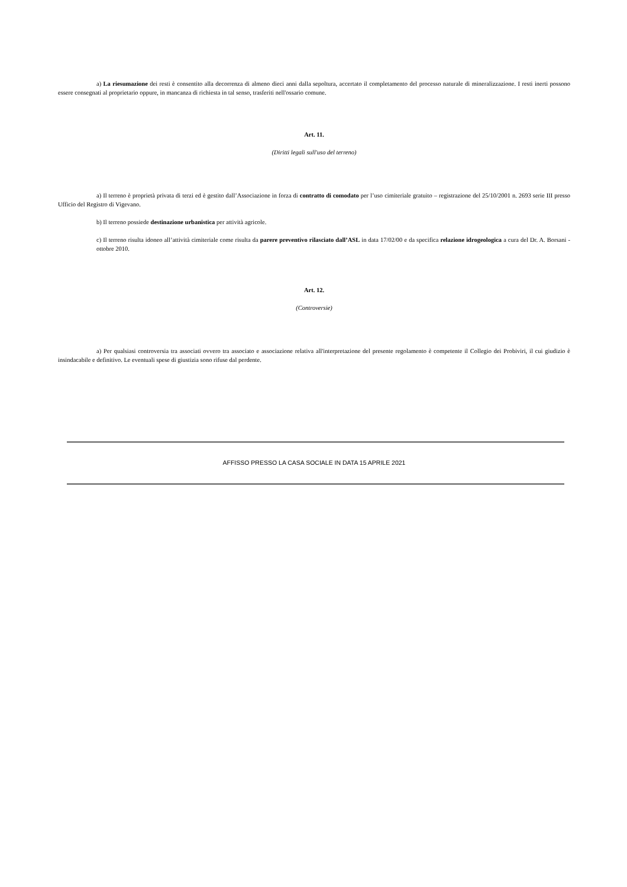a) La riesumazione dei resti è consentito alla decorrenza di almeno dieci anni dalla sepoltura, accertato il completamento del processo naturale di mineralizzazione. I resti inerti possono essere consegnati al proprietario oppure, in mancanza di richiesta in tal senso, trasferiti nell'ossario comune.
Art. 11.
(Diritti legali sull'uso del terreno)
a) Il terreno è proprietà privata di terzi ed è gestito dall’Associazione in forza di contratto di comodato per l’uso cimiteriale gratuito – registrazione del 25/10/2001 n. 2693 serie III presso Ufficio del Registro di Vigevano.
b) Il terreno possiede destinazione urbanistica per attività agricole.
c) Il terreno risulta idoneo all’attività cimiteriale come risulta da parere preventivo rilasciato dall’ASL in data 17/02/00 e da specifica relazione idrogeologica a cura del Dr. A. Borsani - ottobre 2010.
Art. 12.
(Controversie)
a) Per qualsiasi controversia tra associati ovvero tra associato e associazione relativa all'interpretazione del presente regolamento è competente il Collegio dei Probiviri, il cui giudizio è insindacabile e definitivo. Le eventuali spese di giustizia sono rifuse dal perdente.
AFFISSO PRESSO LA CASA SOCIALE IN DATA 15 APRILE 2021